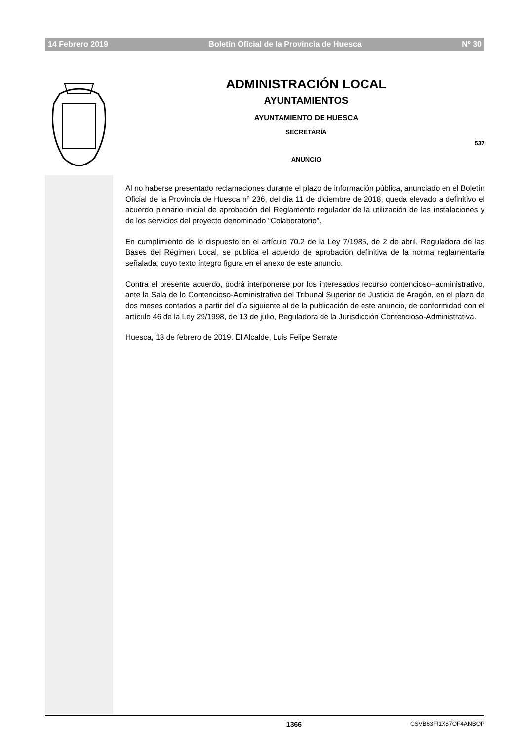14 Febrero 2019 Boletín Oficial de la Provincia de Huesca Nº 30
ADMINISTRACIÓN LOCAL
AYUNTAMIENTOS
AYUNTAMIENTO DE HUESCA
SECRETARÍA
ANUNCIO
537
Al no haberse presentado reclamaciones durante el plazo de información pública, anunciado en el Boletín Oficial de la Provincia de Huesca nº 236, del día 11 de diciembre de 2018, queda elevado a definitivo el acuerdo plenario inicial de aprobación del Reglamento regulador de la utilización de las instalaciones y de los servicios del proyecto denominado “Colaboratorio”.
En cumplimiento de lo dispuesto en el artículo 70.2 de la Ley 7/1985, de 2 de abril, Reguladora de las Bases del Régimen Local, se publica el acuerdo de aprobación definitiva de la norma reglamentaria señalada, cuyo texto íntegro figura en el anexo de este anuncio.
Contra el presente acuerdo, podrá interponerse por los interesados recurso contencioso–administrativo, ante la Sala de lo Contencioso-Administrativo del Tribunal Superior de Justicia de Aragón, en el plazo de dos meses contados a partir del día siguiente al de la publicación de este anuncio, de conformidad con el artículo 46 de la Ley 29/1998, de 13 de julio, Reguladora de la Jurisdicción Contencioso-Administrativa.
Huesca, 13 de febrero de 2019. El Alcalde, Luis Felipe Serrate
1366 CSVB63FI1X87OF4ANBOP